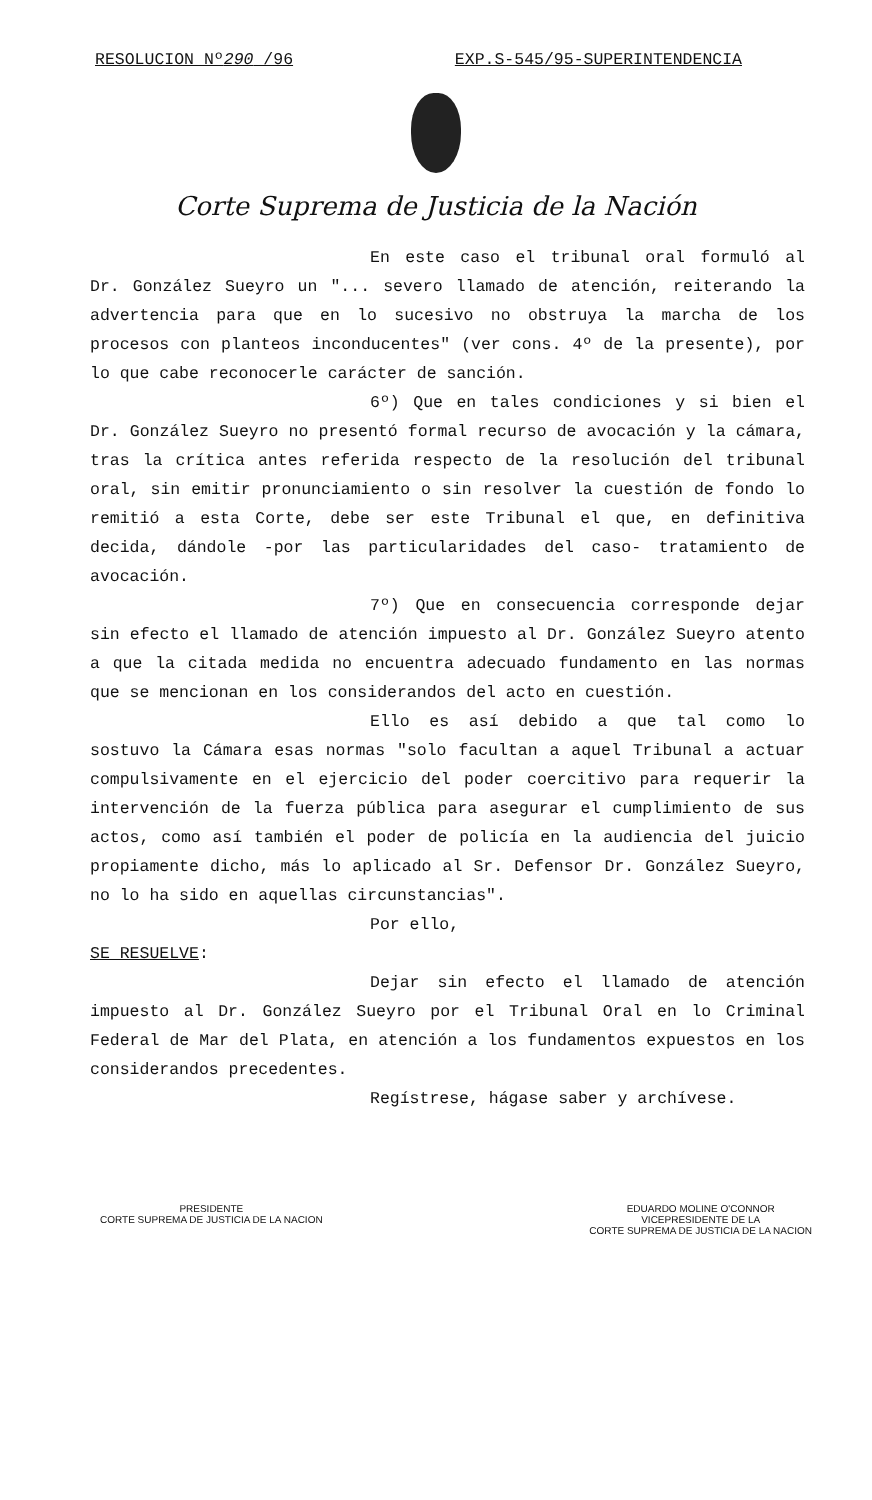RESOLUCION Nº290 /96 EXP.S-545/95-SUPERINTENDENCIA
Corte Suprema de Justicia de la Nación
En este caso el tribunal oral formuló al Dr. González Sueyro un "... severo llamado de atención, reiterando la advertencia para que en lo sucesivo no obstruya la marcha de los procesos con planteos inconducentes" (ver cons. 4º de la presente), por lo que cabe reconocerle carácter de sanción.
6º) Que en tales condiciones y si bien el Dr. González Sueyro no presentó formal recurso de avocación y la cámara, tras la crítica antes referida respecto de la resolución del tribunal oral, sin emitir pronunciamiento o sin resolver la cuestión de fondo lo remitió a esta Corte, debe ser este Tribunal el que, en definitiva decida, dándole -por las particularidades del caso- tratamiento de avocación.
7º) Que en consecuencia corresponde dejar sin efecto el llamado de atención impuesto al Dr. González Sueyro atento a que la citada medida no encuentra adecuado fundamento en las normas que se mencionan en los considerandos del acto en cuestión.
Ello es así debido a que tal como lo sostuvo la Cámara esas normas "solo facultan a aquel Tribunal a actuar compulsivamente en el ejercicio del poder coercitivo para requerir la intervención de la fuerza pública para asegurar el cumplimiento de sus actos, como así también el poder de policía en la audiencia del juicio propiamente dicho, más lo aplicado al Sr. Defensor Dr. González Sueyro, no lo ha sido en aquellas circunstancias".
Por ello,
SE RESUELVE:
Dejar sin efecto el llamado de atención impuesto al Dr. González Sueyro por el Tribunal Oral en lo Criminal Federal de Mar del Plata, en atención a los fundamentos expuestos en los considerandos precedentes.
Regístrese, hágase saber y archívese.
PRESIDENTE
CORTE SUPREMA DE JUSTICIA DE LA NACION
EDUARDO MOLINE O'CONNOR
VICEPRESIDENTE DE LA
CORTE SUPREMA DE JUSTICIA DE LA NACION